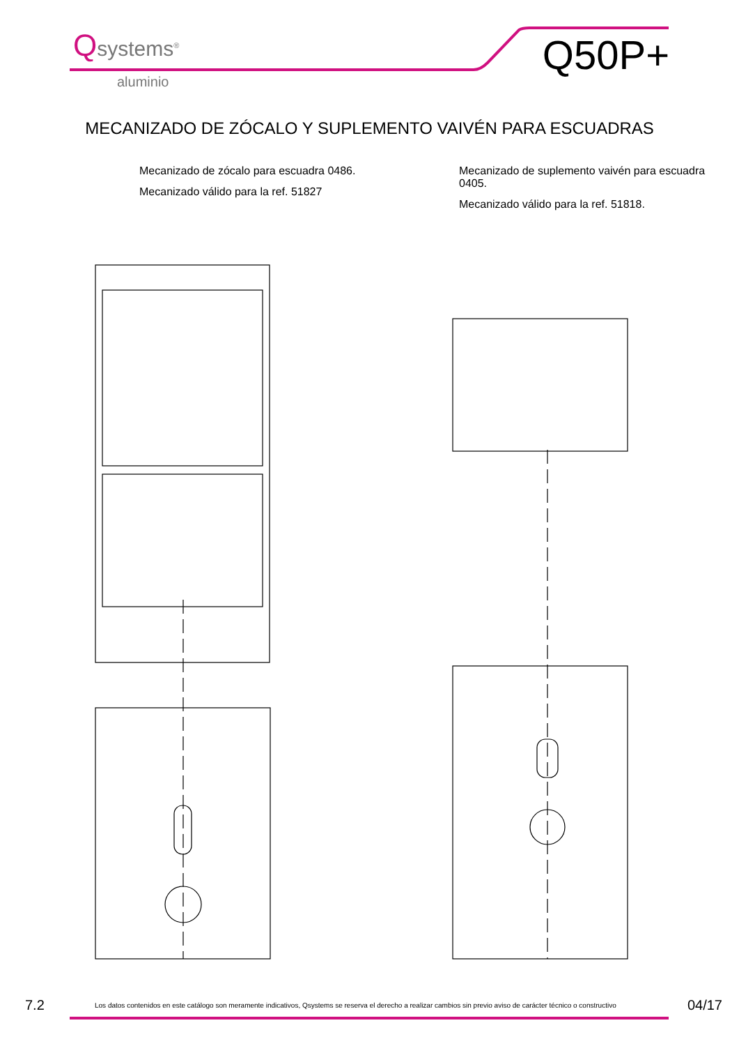Qsystems<sup>®</sup>
aluminio
Q50P+
MECANIZADO DE ZÓCALO Y SUPLEMENTO VAIVÉN PARA ESCUADRAS
Mecanizado de zócalo para escuadra 0486.
Mecanizado válido para la ref. 51827
Mecanizado de suplemento vaivén para escuadra 0405.
Mecanizado válido para la ref. 51818.
7.2
Los datos contenidos en este catálogo son meramente indicativos, Qsystems se reserva el derecho a realizar cambios sin previo aviso de carácter técnico o constructivo
04/17